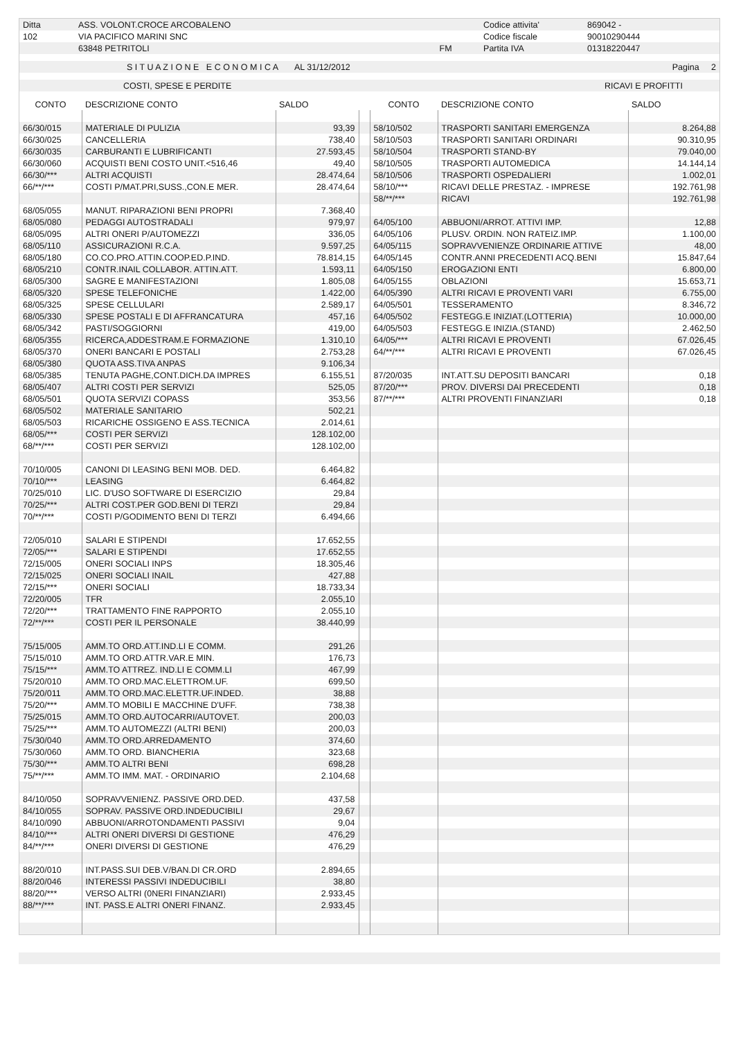| Ditta | ASS. VOLONT.CROCE ARCOBALENO | | Codice attivita' | 869042 - |
| 102 | VIA PACIFICO MARINI SNC | | Codice fiscale | 90010290444 |
| | 63848 PETRITOLI | FM | Partita IVA | 01318220447 |
| | S I T U A Z I O N E E C O N O M I C A AL 31/12/2012 | Pagina 2 |
| COSTI, SPESE E PERDITE | RICAVI E PROFITTI |
| CONTO | DESCRIZIONE CONTO | SALDO | | CONTO | DESCRIZIONE CONTO | SALDO |
| --- | --- | --- | --- | --- | --- | --- |
| 66/30/015 | MATERIALE DI PULIZIA | 93,39 | | 58/10/502 | TRASPORTI SANITARI EMERGENZA | 8.264,88 |
| 66/30/025 | CANCELLERIA | 738,40 | | 58/10/503 | TRASPORTI SANITARI ORDINARI | 90.310,95 |
| 66/30/035 | CARBURANTI E LUBRIFICANTI | 27.593,45 | | 58/10/504 | TRASPORTI STAND-BY | 79.040,00 |
| 66/30/060 | ACQUISTI BENI COSTO UNIT.<516,46 | 49,40 | | 58/10/505 | TRASPORTI AUTOMEDICA | 14.144,14 |
| 66/30/*** | ALTRI ACQUISTI | 28.474,64 | | 58/10/506 | TRASPORTI OSPEDALIERI | 1.002,01 |
| 66/**/*** | COSTI P/MAT.PRI,SUSS.,CON.E MER. | 28.474,64 | | 58/10/*** | RICAVI DELLE PRESTAZ. - IMPRESE | 192.761,98 |
| | | | | 58/**/*** | RICAVI | 192.761,98 |
| 68/05/055 | MANUT. RIPARAZIONI BENI PROPRI | 7.368,40 | | | | |
| 68/05/080 | PEDAGGI AUTOSTRADALI | 979,97 | | 64/05/100 | ABBUONI/ARROT. ATTIVI IMP. | 12,88 |
| 68/05/095 | ALTRI ONERI P/AUTOMEZZI | 336,05 | | 64/05/106 | PLUSV. ORDIN. NON RATEIZ.IMP. | 1.100,00 |
| 68/05/110 | ASSICURAZIONI R.C.A. | 9.597,25 | | 64/05/115 | SOPRAVVENIENZE ORDINARIE ATTIVE | 48,00 |
| 68/05/180 | CO.CO.PRO.ATTIN.COOP.ED.P.IND. | 78.814,15 | | 64/05/145 | CONTR.ANNI PRECEDENTI ACQ.BENI | 15.847,64 |
| 68/05/210 | CONTR.INAIL COLLABOR. ATTIN.ATT. | 1.593,11 | | 64/05/150 | EROGAZIONI ENTI | 6.800,00 |
| 68/05/300 | SAGRE E MANIFESTAZIONI | 1.805,08 | | 64/05/155 | OBLAZIONI | 15.653,71 |
| 68/05/320 | SPESE TELEFONICHE | 1.422,00 | | 64/05/390 | ALTRI RICAVI E PROVENTI VARI | 6.755,00 |
| 68/05/325 | SPESE CELLULARI | 2.589,17 | | 64/05/501 | TESSERAMENTO | 8.346,72 |
| 68/05/330 | SPESE POSTALI E DI AFFRANCATURA | 457,16 | | 64/05/502 | FESTEGG.E INIZIAT.(LOTTERIA) | 10.000,00 |
| 68/05/342 | PASTI/SOGGIORNI | 419,00 | | 64/05/503 | FESTEGG.E INIZIA.(STAND) | 2.462,50 |
| 68/05/355 | RICERCA,ADDESTRAM.E FORMAZIONE | 1.310,10 | | 64/05/*** | ALTRI RICAVI E PROVENTI | 67.026,45 |
| 68/05/370 | ONERI BANCARI E POSTALI | 2.753,28 | | 64/**/*** | ALTRI RICAVI E PROVENTI | 67.026,45 |
| 68/05/380 | QUOTA ASS.TIVA ANPAS | 9.106,34 | | | | |
| 68/05/385 | TENUTA PAGHE,CONT.DICH.DA IMPRES | 6.155,51 | | 87/20/035 | INT.ATT.SU DEPOSITI BANCARI | 0,18 |
| 68/05/407 | ALTRI COSTI PER SERVIZI | 525,05 | | 87/20/*** | PROV. DIVERSI DAI PRECEDENTI | 0,18 |
| 68/05/501 | QUOTA SERVIZI COPASS | 353,56 | | 87/**/*** | ALTRI PROVENTI FINANZIARI | 0,18 |
| 68/05/502 | MATERIALE SANITARIO | 502,21 | | | | |
| 68/05/503 | RICARICHE OSSIGENO E ASS.TECNICA | 2.014,61 | | | | |
| 68/05/*** | COSTI PER SERVIZI | 128.102,00 | | | | |
| 68/**/*** | COSTI PER SERVIZI | 128.102,00 | | | | |
| 70/10/005 | CANONI DI LEASING BENI MOB. DED. | 6.464,82 | | | | |
| 70/10/*** | LEASING | 6.464,82 | | | | |
| 70/25/010 | LIC. D'USO SOFTWARE DI ESERCIZIO | 29,84 | | | | |
| 70/25/*** | ALTRI COST.PER GOD.BENI DI TERZI | 29,84 | | | | |
| 70/**/*** | COSTI P/GODIMENTO BENI DI TERZI | 6.494,66 | | | | |
| 72/05/010 | SALARI E STIPENDI | 17.652,55 | | | | |
| 72/05/*** | SALARI E STIPENDI | 17.652,55 | | | | |
| 72/15/005 | ONERI SOCIALI INPS | 18.305,46 | | | | |
| 72/15/025 | ONERI SOCIALI INAIL | 427,88 | | | | |
| 72/15/*** | ONERI SOCIALI | 18.733,34 | | | | |
| 72/20/005 | TFR | 2.055,10 | | | | |
| 72/20/*** | TRATTAMENTO FINE RAPPORTO | 2.055,10 | | | | |
| 72/**/*** | COSTI PER IL PERSONALE | 38.440,99 | | | | |
| 75/15/005 | AMM.TO ORD.ATT.IND.LI E COMM. | 291,26 | | | | |
| 75/15/010 | AMM.TO ORD.ATTR.VAR.E MIN. | 176,73 | | | | |
| 75/15/*** | AMM.TO ATTREZ. IND.LI E COMM.LI | 467,99 | | | | |
| 75/20/010 | AMM.TO ORD.MAC.ELETTROM.UF. | 699,50 | | | | |
| 75/20/011 | AMM.TO ORD.MAC.ELETTR.UF.INDED. | 38,88 | | | | |
| 75/20/*** | AMM.TO MOBILI E MACCHINE D'UFF. | 738,38 | | | | |
| 75/25/015 | AMM.TO ORD.AUTOCARRI/AUTOVET. | 200,03 | | | | |
| 75/25/*** | AMM.TO AUTOMEZZI (ALTRI BENI) | 200,03 | | | | |
| 75/30/040 | AMM.TO ORD.ARREDAMENTO | 374,60 | | | | |
| 75/30/060 | AMM.TO ORD. BIANCHERIA | 323,68 | | | | |
| 75/30/*** | AMM.TO ALTRI BENI | 698,28 | | | | |
| 75/**/*** | AMM.TO IMM. MAT. - ORDINARIO | 2.104,68 | | | | |
| 84/10/050 | SOPRAVVENIENZ. PASSIVE ORD.DED. | 437,58 | | | | |
| 84/10/055 | SOPRAV. PASSIVE ORD.INDEDUCIBILI | 29,67 | | | | |
| 84/10/090 | ABBUONI/ARROTONDAMENTI PASSIVI | 9,04 | | | | |
| 84/10/*** | ALTRI ONERI DIVERSI DI GESTIONE | 476,29 | | | | |
| 84/**/*** | ONERI DIVERSI DI GESTIONE | 476,29 | | | | |
| 88/20/010 | INT.PASS.SUI DEB.V/BAN.DI CR.ORD | 2.894,65 | | | | |
| 88/20/046 | INTERESSI PASSIVI INDEDUCIBILI | 38,80 | | | | |
| 88/20/*** | VERSO ALTRI (0NERI FINANZIARI) | 2.933,45 | | | | |
| 88/**/*** | INT. PASS.E ALTRI ONERI FINANZ. | 2.933,45 | | | | |